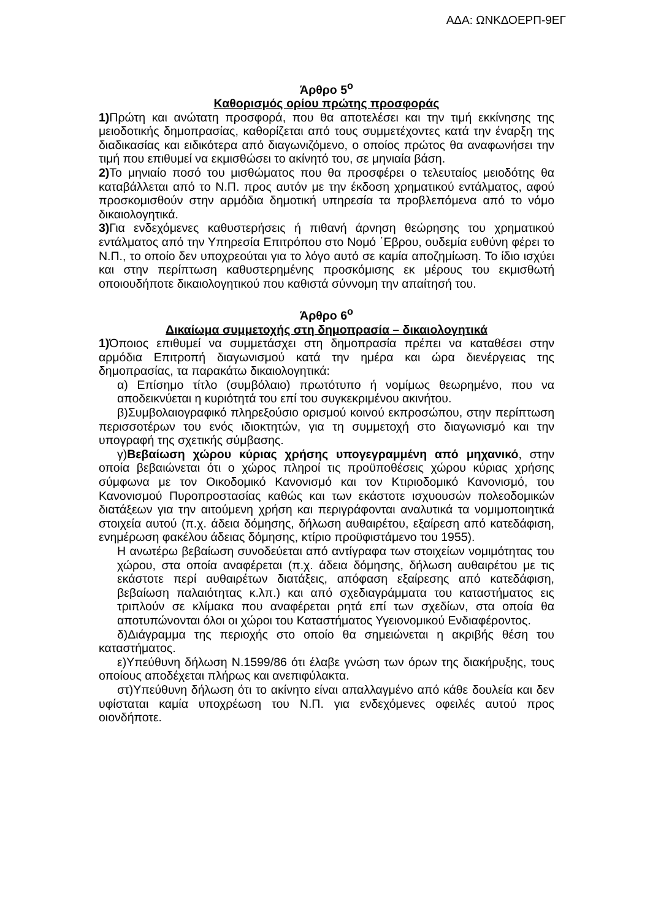ΑΔΑ: ΩΝΚΔΟΕΡΠ-9ΕΓ
Άρθρο 5<sup>ο</sup>
Καθορισμός ορίου πρώτης προσφοράς
1) Πρώτη και ανώτατη προσφορά, που θα αποτελέσει και την τιμή εκκίνησης της μειοδοτικής δημοπρασίας, καθορίζεται από τους συμμετέχοντες κατά την έναρξη της διαδικασίας και ειδικότερα από διαγωνιζόμενο, ο οποίος πρώτος θα αναφωνήσει την τιμή που επιθυμεί να εκμισθώσει το ακίνητό του, σε μηνιαία βάση.
2) Το μηνιαίο ποσό του μισθώματος που θα προσφέρει ο τελευταίος μειοδότης θα καταβάλλεται από το Ν.Π. προς αυτόν με την έκδοση χρηματικού εντάλματος, αφού προσκομισθούν στην αρμόδια δημοτική υπηρεσία τα προβλεπόμενα από το νόμο δικαιολογητικά.
3) Για ενδεχόμενες καθυστερήσεις ή πιθανή άρνηση θεώρησης του χρηματικού εντάλματος από την Υπηρεσία Επιτρόπου στο Νομό ΄Εβρου, ουδεμία ευθύνη φέρει το Ν.Π., το οποίο δεν υποχρεούται για το λόγο αυτό σε καμία αποζημίωση. Το ίδιο ισχύει και στην περίπτωση καθυστερημένης προσκόμισης εκ μέρους του εκμισθωτή οποιουδήποτε δικαιολογητικού που καθιστά σύννομη την απαίτησή του.
Άρθρο 6<sup>ο</sup>
Δικαίωμα συμμετοχής στη δημοπρασία – δικαιολογητικά
1) Όποιος επιθυμεί να συμμετάσχει στη δημοπρασία πρέπει να καταθέσει στην αρμόδια Επιτροπή διαγωνισμού κατά την ημέρα και ώρα διενέργειας της δημοπρασίας, τα παρακάτω δικαιολογητικά:
α) Επίσημο τίτλο (συμβόλαιο) πρωτότυπο ή νομίμως θεωρημένο, που να αποδεικνύεται η κυριότητά του επί του συγκεκριμένου ακινήτου.
β)Συμβολαιογραφικό πληρεξούσιο ορισμού κοινού εκπροσώπου, στην περίπτωση περισσοτέρων του ενός ιδιοκτητών, για τη συμμετοχή στο διαγωνισμό και την υπογραφή της σχετικής σύμβασης.
γ)Βεβαίωση χώρου κύριας χρήσης υπογεγραμμένη από μηχανικό, στην οποία βεβαιώνεται ότι ο χώρος πληροί τις προϋποθέσεις χώρου κύριας χρήσης σύμφωνα με τον Οικοδομικό Κανονισμό και τον Κτιριοδομικό Κανονισμό, του Κανονισμού Πυροπροστασίας καθώς και των εκάστοτε ισχυουσών πολεοδομικών διατάξεων για την αιτούμενη χρήση και περιγράφονται αναλυτικά τα νομιμοποιητικά στοιχεία αυτού (π.χ. άδεια δόμησης, δήλωση αυθαιρέτου, εξαίρεση από κατεδάφιση, ενημέρωση φακέλου άδειας δόμησης, κτίριο προϋφιστάμενο του 1955).
Η ανωτέρω βεβαίωση συνοδεύεται από αντίγραφα των στοιχείων νομιμότητας του χώρου, στα οποία αναφέρεται (π.χ. άδεια δόμησης, δήλωση αυθαιρέτου με τις εκάστοτε περί αυθαιρέτων διατάξεις, απόφαση εξαίρεσης από κατεδάφιση, βεβαίωση παλαιότητας κ.λπ.) και από σχεδιαγράμματα του καταστήματος εις τριπλούν σε κλίμακα που αναφέρεται ρητά επί των σχεδίων, στα οποία θα αποτυπώνονται όλοι οι χώροι του Καταστήματος Υγειονομικού Ενδιαφέροντος.
δ)Διάγραμμα της περιοχής στο οποίο θα σημειώνεται η ακριβής θέση του καταστήματος.
ε)Υπεύθυνη δήλωση Ν.1599/86 ότι έλαβε γνώση των όρων της διακήρυξης, τους οποίους αποδέχεται πλήρως και ανεπιφύλακτα.
στ)Υπεύθυνη δήλωση ότι το ακίνητο είναι απαλλαγμένο από κάθε δουλεία και δεν υφίσταται καμία υποχρέωση του Ν.Π. για ενδεχόμενες οφειλές αυτού προς οιονδήποτε.